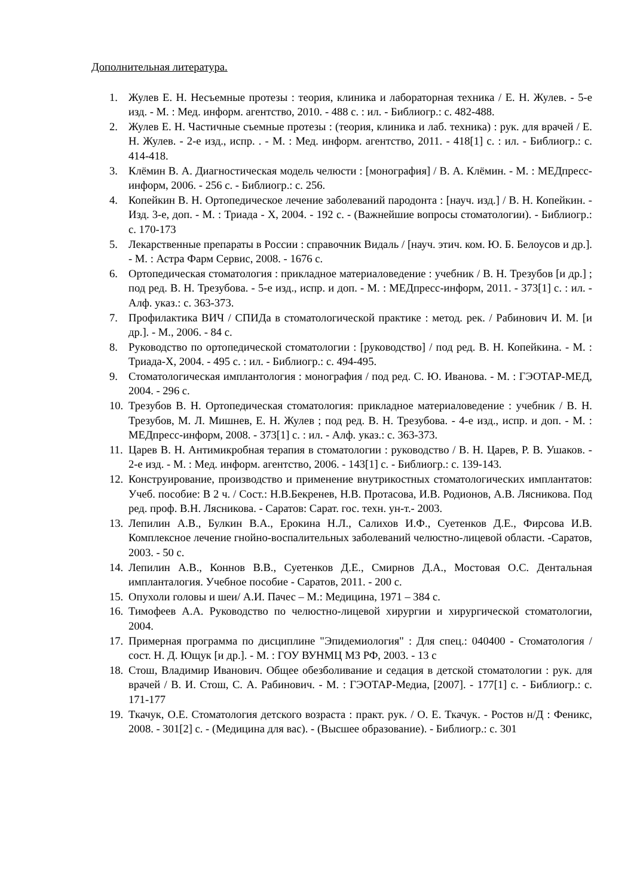Дополнительная литература.
1. Жулев Е. Н. Несъемные протезы : теория, клиника и лабораторная техника / Е. Н. Жулев. - 5-е изд. - М. : Мед. информ. агентство, 2010. - 488 с. : ил. - Библиогр.: с. 482-488.
2. Жулев Е. Н. Частичные съемные протезы : (теория, клиника и лаб. техника) : рук. для врачей / Е. Н. Жулев. - 2-е изд., испр. . - М. : Мед. информ. агентство, 2011. - 418[1] с. : ил. - Библиогр.: с. 414-418.
3. Клёмин В. А. Диагностическая модель челюсти : [монография] / В. А. Клёмин. - М. : МЕДпресс-информ, 2006. - 256 с. - Библиогр.: с. 256.
4. Копейкин В. Н. Ортопедическое лечение заболеваний пародонта : [науч. изд.] / В. Н. Копейкин. - Изд. 3-е, доп. - М. : Триада - Х, 2004. - 192 с. - (Важнейшие вопросы стоматологии). - Библиогр.: с. 170-173
5. Лекарственные препараты в России : справочник Видаль / [науч. этич. ком. Ю. Б. Белоусов и др.]. - М. : Астра Фарм Сервис, 2008. - 1676 с.
6. Ортопедическая стоматология : прикладное материаловедение : учебник / В. Н. Трезубов [и др.] ; под ред. В. Н. Трезубова. - 5-е изд., испр. и доп. - М. : МЕДпресс-информ, 2011. - 373[1] с. : ил. - Алф. указ.: с. 363-373.
7. Профилактика ВИЧ / СПИДа в стоматологической практике : метод. рек. / Рабинович И. М. [и др.]. - М., 2006. - 84 с.
8. Руководство по ортопедической стоматологии : [руководство] / под ред. В. Н. Копейкина. - М. : Триада-Х, 2004. - 495 с. : ил. - Библиогр.: с. 494-495.
9. Стоматологическая имплантология : монография / под ред. С. Ю. Иванова. - М. : ГЭОТАР-МЕД, 2004. - 296 с.
10. Трезубов В. Н. Ортопедическая стоматология: прикладное материаловедение : учебник / В. Н. Трезубов, М. Л. Мишнев, Е. Н. Жулев ; под ред. В. Н. Трезубова. - 4-е изд., испр. и доп. - М. : МЕДпресс-информ, 2008. - 373[1] с. : ил. - Алф. указ.: с. 363-373.
11. Царев В. Н. Антимикробная терапия в стоматологии : руководство / В. Н. Царев, Р. В. Ушаков. - 2-е изд. - М. : Мед. информ. агентство, 2006. - 143[1] с. - Библиогр.: с. 139-143.
12. Конструирование, производство и применение внутрикостных стоматологических имплантатов: Учеб. пособие: В 2 ч. / Сост.: Н.В.Бекренев, Н.В. Протасова, И.В. Родионов, А.В. Лясникова. Под ред. проф. В.Н. Лясникова. - Саратов: Сарат. гос. техн. ун-т.- 2003.
13. Лепилин А.В., Булкин В.А., Ерокина Н.Л., Салихов И.Ф., Суетенков Д.Е., Фирсова И.В. Комплексное лечение гнойно-воспалительных заболеваний челюстно-лицевой области. -Саратов, 2003. - 50 с.
14. Лепилин А.В., Коннов В.В., Суетенков Д.Е., Смирнов Д.А., Мостовая О.С. Дентальная имплантaлогия. Учебное пособие - Саратов, 2011. - 200 с.
15. Опухоли головы и шеи/ А.И. Пачес – М.: Медицина, 1971 – 384 с.
16. Тимофеев А.А. Руководство по челюстно-лицевой хирургии и хирургической стоматологии, 2004.
17. Примерная программа по дисциплине "Эпидемиология" : Для спец.: 040400 - Стоматология / сост. Н. Д. Ющук [и др.]. - М. : ГОУ ВУНМЦ МЗ РФ, 2003. - 13 с
18. Стош, Владимир Иванович. Общее обезболивание и седация в детской стоматологии : рук. для врачей / В. И. Стош, С. А. Рабинович. - М. : ГЭОТАР-Медиа, [2007]. - 177[1] с. - Библиогр.: с. 171-177
19. Ткачук, О.Е. Стоматология детского возраста : практ. рук. / О. Е. Ткачук. - Ростов н/Д : Феникс, 2008. - 301[2] с. - (Медицина для вас). - (Высшее образование). - Библиогр.: с. 301